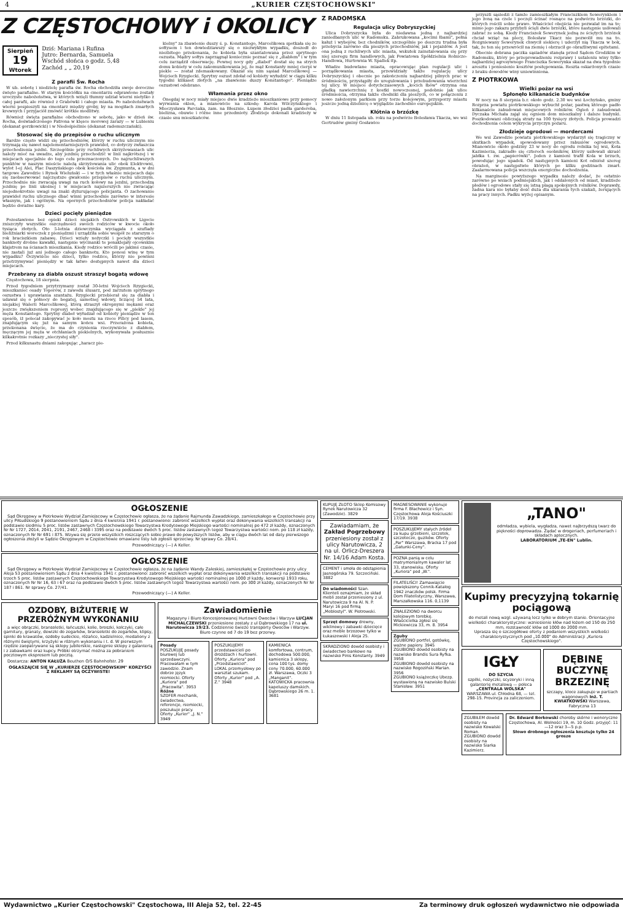4 „KURIER CZĘSTOCHOWSKI"
Z CZĘSTOCHOWY i OKOLICY
Sierpień
19
Wtorek
Dziś: Mariana i Rufina
Jutro: Bernarda, Samuela
Wschód słońca o godz. 5,48
Zachód „ „ 20,19
Z parafii Św. Rocha
W ub. sobotę i niedzielę parafia św. Rocha obchodziła swoje doroczne święto parafialne. W starym kościółku na cmentarzu odprawione zostały uroczyste nabożeństwa, w których wzięli tłumny udział wierni nietylko z całej parafii, ale również z Grabówki i całego miasta. Po nabożeństwach wierni pospieszyli na cmentarz między groby, by na mogiłach zmarłych krewnych i przyjaciół zmówić krótkie modlitwy.
Również święta parafialne obchodzono w sobotę, jako w dzień św. Rocha, doświadczonego Patrona w klęsce morowej zarazy — w Lubieniu (dekanat gorzkowicki) i w Niedośpielinie (dekanat radomszczański).
Stosować się do przepisów o ruchu ulicznym
Bardzo często widzi się przechodniów, którzy w ruchu ulicznym nie trzymają się nawet najelementarniejszych prawideł, co dotyczy zwłaszcza przechodzenia jezdni. Szczególnie przy ruchliwych skrzyżowaniach ulic należy mieć na uwadze, aby jezdnię przechodzić w linii najkrótszej i w miejscach specjalnie do tego celu przeznaczonych. Do najruchliwszych punktów w naszym mieście należą skrzyżowania ulic obok Elektrowni, wylot I-ej Alei, Plac Daszyńskiego obok kościoła św. Zygmunta, a w dni targowe Zawodzie i Rynek Wieluński — i w tych właśnie miejscach daje się zaobserwować najczęstsze gwałcenie przepisów o ruchu ulicznym. Przechodnie nie zwracają uwagi na ruch kołowy na jezdni, przechodzą jezdnię po linii ukośnej i w miejscach najszerszych nie zwracając niejednokrotnie uwagi na znaki dyżurującego policjanta. O zachowanie prawideł ruchu ulicznego dbać winni przechodnie zarówno w interesie własnym, jak i ogólnym. Na opornych przechodniów policja nakładać będzie dorażne kary.
Dzieci pocięły pieniądze
Pozostawione bez opieki dzieci niejakich Ostrowskich w Ligocie zniszczyły wszystkie oszczędności swoich rodziców w kwocie około tysiąca złotych. Oto 5-letnia dziewczynka wyciągała z szuflady bieliźniarki woreczek z pieniędzmi i urządziła sobie wespół ze starszym o rok braciszkiem zabawę. Dzieci wzięły nożyczki i pocięły wszystkie banknoty drobne kawałki, następnie wycinanki te ponaklejały ojcowskim klajstrem na ścianach mieszkania. Kiedy rodzice wrócili po jakimś czasie, nie zastali już ani jednego całego banknotu. Kto ponosi winę w tym wypadku? Oczywiście nie dzieci, tylko rodzice, którzy nie powinni przetrzymywać pieniędzy w tak łatwo dostępnych nawet dla dzieci miejscach.
Przebrany za diabła oszust straszył bogatą wdowę
Częstochowa, 18 sierpnia.
Przed tygodniem przytrzymany został 30-letni Wojciech Rzygiecki, mieszkaniec osady Toporów, z zawodu ślusarz, pod zarzutem sprytnego oszustwa i uprawiania szantażu. Rzygiecki przebierał się za diabła i udawał się o północy do bogatej, samotnej wdowy, liczącej 54 lata, niejakiej Walerii Marcelikowej, którą straszył okropnymi mękami oraz jeszcze zwiększeniem represyj wobec znajdującego się w „piekle" jej męża Konstantego. Sprytny diabeł wyłudzał od kobiety pieniądze w ten sposób, iż polecał zakopywać je koło mostu na rzece Pilicy pod lasem, znajdującym się już na samym końcu wsi. Przerażona kobieta, przekonana święcie, że ma do czynienia rzeczywiście z diabłem, męczącym jej męża w otchłaniach piekielnych, wykonywała posłusznie kilkakrotnie rozkazy „nieczystej siły".
Przed kilkunastu dniami zakopując „haracz pie-
kielny" za zbawienie duszy ś. p. Konstantego, Marcelikowa spotkała się ze sołtysem i ten dowiedziawszy się o niezwykłym wypadku, doszedł do niezbitego przekonania, że kobieta była szantażowana przez sprytnego oszusta. Mądry sołtys zaprzągnął koniecznie poznać się z „diabłem" i w tym celu zarządził obserwację. Pewnej nocy gdy „diabeł" dostał się na strych domu kobiety w celu zakomunikowania jej, że mąż Konstanty mniej cierpi w piekle — został zdemaskowany. Okazał się nim sąsiad Marcelikowej — Wojciech Rzygiecki. Sprytny oszust zdołał od kobiety wyłudzić w ciągu kilku tygodni kilkaset złotych „na zbawienie duszy Konstantego". Pieniądze oszustowi odebrano.
Włamania przez okno
Onegdaj w nocy miały miejsce dwie kradzieże mieszkaniowe przy pomocy wyrwania okien, a mianowicie na szkodę: Karola Wilczyńskiego i Mieczysława Parciaka, zam. na Błesznie. Łupem złodziei padła garderoba, bielizna, obuwie i różne inne przedmioty. Złodzieje dokonali kradzieży w czasie snu mieszkańców.
Z RADOMSKA
Regulacja ulicy Dobryszyckiej
Ulica Dobryszycka była do niedawna jedną z najbardziej zaniedbanych ulic w Radomsku. Zabrukowana „kocimi łbami", pełna kałuż i wybojów, bez chodników, szczególnie po deszczu trudna była przebycia zarówno dla pieszych przechodniów, jak i pojazdów. A jest ona jedną z ruchliwych ulic miasta, wskutek zainstalowania się przy niej szeregu firm handlowych, jak Powiatowa Spółdzielnia Rolniczo-Handlowa, Hurtownia W. Spallek itp.
Władze budowlane miasta, opracowując plan regulacji ulic i porządkowania miasta, przewidziały także regulację ulicy Dobryszyckiej i obecnie po zakończeniu najbardziej pilnych prac w śródmieściu, przystąpiły do uregulowania i przebudowania wierzchni tej ulicy. W miejsce dotychczasowych „kocich łbów" otrzyma ona gładką nawierzchnię z kostki nowoczesnej, podobnie jak ulice śródmieścia, otrzyma także chodniki dla pieszych, co w połączeniu z nowo założonym parkiem przy torze kolejowym, przysporzy miastu jeszcze jedną dzielnicę o wyglądzie zachodnio europejskim.
Kłótnia o brzózkę
W dniu 11 listopada ub. roku na podwórze Bolesława Tkacza, we wsi Gertrudów gminy Gosławice
przyszli sąsiedzi z tamże zamieszkałym Franciszkiem Sewerynkiem i jego żoną na czele i poczęli ścinać rosnące na podwórzu brzózki, do których rościli sobie prawo. Właściciel obejścia nie pozwalał im na to; mimo jego zakazu przybyli ścięli dwie brzózki, które następnie usiłowali zabrać ze sobą. Kiedy Franciszek Sewerynek jedną ze ściętych brzózek chciał wziąć na plecy, Bolesław Tkacz nie pozwolił mu na to. Rozgniewany Sewerynek chwycił siekierę i uderzył nią Tkacza w bok, tak, że ten się przewrócił na ziemię i obrzucił go obraźliwymi epitetami.
Obecnie dobrana paczka sąsiadów stanęła przed Sądem Grodzkim w Radomsku, który po przeprowadzeniu rozprawy i ustaleniu winy tylko najbardziej agresywnego Franciszka Sewerynka skazał na dwa tygodnie aresztu i poniesienie kosztów postępowania. Reszta oskarżonych czasie z braku dowodów winy uniewinniona.
Z PIOTRKOWA
Wielki pożar na wsi
Spłonęło kilkanaście budynków
W nocy na 8 sierpnia b.r. około godz. 2.30 we wsi Łochyńsko, gminy Rozprza powiatu piotrkowskiego wybuchł pożar, pastwą którego padło kilkanaście zabudowań miejscowych rolników. Ogień z zabudowań Dyczaka Michała zajął się ogniem dom mieszkalny i dalsze budynki. Poszkodowani obliczają straty na 100 tysięcy złotych. Policja prowadzi dochodzenia celem wykrycia przyczyn pożaru.
Złodzieje ogrodowi — mordercami
We wsi Zawodzie powiatu piotrkowskiego wydarzył się tragiczny w skutkach wypadek, spowodowany przez rabusiów ogrodowych. Mianowicie około godziny 23 w nocy do ogrodu rolnika tej wsi, Kota Kazimierza, zakradło się czterech osobników, którzy usiłowali skraść jabłka t. zw. „papierówki". Jeden z kamieni trafił Kola w brzuch, powodując jego upadek. Od następnych kamieni Kot odniósł szereg obrażeń, w następstwie których po kilku godzinach zmarł. Zaalarmowana policja wszczęła energiczne dochodzenia.
Na marginesie powyższego wypadku należy dodać, że ostatnio zarówno po wsiach podmiejskich, jak i oddalonych od miast, kradzieże płodów i ogrodowe stały się istną plagą spokojnych rolników. Doprawdy, żadna kara nie byłaby dość duża dla ukarania tych szakali, żerujących na pracy innych. Padku wyżej opisanym.
OGŁOSZENIE
Sąd Okręgowy w Piotrkowie Wydział Zamiejscowy w Częstochowie ogłasza, że na żądanie Rajmunda Zawadzkiego, zamieszkałego w Częstochowie przy ulicy Piłsudskiego 9 postanowieniem Sądu z dnia 4 kwietnia 1941 r. postanowiono: zabronić wszelkich wypłat oraz dokonywania wszelkich transakcji na podstawie siedmiu 5 proc. listów zastawnych Częstochowskiego Towarzystwa Kredytowego Miejskiego wartości nominalnej po 472 zł każdy, oznaczonych Nr Nr 1727, 2014, 2041, 2191, 2467, 2468 i 3395 oraz na podstawie dwóch 5 proc. listów zastawnych tegoż Towarzystwa wartości nom. po 118 zł każdy, oznaczonych Nr Nr 691 i 875. Wzywa się przeto wszystkich roszczących sobie prawo do powyższych listów, aby w ciągu dwóch lat od daty pierwszego ogłoszenia złożyli w Sądzie Okręgowym w Częstochowie omawiane listy lub zgłosili sprzeciwy. Nr sprawy Co. 28/41.
Przewodniczący (—) A Keller.
OGŁOSZENIE
Sąd Okręgowy w Piotrkowie Wydział Zamiejscowy w Częstochowie ogłasza, że na żądanie Wandy Zaleskiej, zamieszkałej w Częstochowie przy ulicy Aleja 53 postanowieniem Sądu z dnia 4 kwietnia 1941 r. postanowiono: zabronić wszelkich wypłat oraz dokonywania wszelkich transakcji na podstawie trzech 5 proc. listów zastawnych Częstochowskiego Towarzystwa Kredytowego Miejskiego wartości nominalnej po 1000 zł każdy, konwersji 1933 roku, oznaczonych Nr Nr 16, 63 i 67 oraz na podstawie dwóch 5 proc. listów zastawnych tegoż Towarzystwa wartości nom. po 300 zł każdy, oznaczonych Nr Nr 187 i 861. Nr sprawy Co. 27/41.
Przewodniczący (—) A Keller.
OZDOBY, BIŻUTERIĘ W PRZERÓŻNYM WYKONANIU
a więc obrączki, bransoletki, łańcuszki, kolie, broszki, kolczyki, całe garnitury, granaty, dewizki do zegarków, bransoletki do zegarków, klipsy, spinki do krawatów, ozdoby sudeckie, różańce, kadzielnice, medaliony z różnymi świętymi, krzyżyki w różnym wykonaniu i t. d. W pierwszym rzędzie zaopatrywane są sklepy jubilerskie, następnie sklepy z galanterią i z zabawkami oraz kupcy. Próbki otrzymać można za pobraniem pocztowym ekspresem lub pocztą.
Dostarcza: ANTON KAŁUŻA Beuthen O/S Bahnhofstr. 29
OGŁASZAJCIE SIĘ W „KURIERZE CZĘSTOCHOWSKIM" KORZYŚCI Z REKLAMY SĄ OCZYWISTE!
Zawiadomienie
Magazyny i Biuro Koncesjonowanej Hurtowni Owoców i Warzyw LUCJAN MICHALCZEWSKI przeniesione zostały z ul Dąbrowskiego 17 na ul. Narutowicza 19/23. Codziennie świeże transporty Owoców i Warzyw. Biuro czynne od 7 do 19 bez przerwy.
Posady
POSZUKUJĘ posady biurowej lub sprzedawczyni. Pracowałam w tym zawodzie. Znam dobrze język niemiecki. Oferty „Kuriera" pod „Pracowita". 3953
Różne
SZOFER mechanik, świadectwa, referencje, niemiecki, poszukuje pracy. Oferty „Kurier" „J. N." 3949
POSZUKUJEMY przedstawicieli po drożdżach i hurtowni. Oferty „Kuriera" pod „Przedstawiciel".
LOKAL przemysłowy po warsztat szukam. Oferty „Kurier" pod „A. Z." 3948
KAMIENICA komfortowa, centrum, dochodowa 500.000, kamienica 3 sklepy, cena 100 tys. domy ceny 70.000, 60.000 zł. Warszawa, Oczki 3 „Manganit".
KATOWICKA pracownia kapeluszy damskich. Dąbrowskiego 26 m. 1. 3681
KUPUJĘ ZŁOTO Sklep Komisowy Rynek Narutowicza 32 (Zawodzie). 3829
Zawiadamiam, że Zakład Pogrzebowy przeniesiony został z ulicy Narutowicza, 2 na ul. Orlicz-Dreszera Nr. 14/16 Adam Kosta.
CEMENT i smoła do odstąpienia Jasnogórska 79. Szczeciński. 3882
Do wiadomości Szan. Klienteli oznajmiam, że skład mebli został przeniesiony z ul. Narutowicza 9 na Al. N. P. Maryi 16 pod firmą „Meblostyl". W. Piotrowski.
Sprzęt domowy drewny, wiklinowy i zabawki dziecięce oraz meble brzozowe tylko w Łukaszewski I Aleja 25.
SKRADZIONO dowód osobisty i świadectwo bankowe na nazwisko Pinis Konstanty. 3949
MAGNESOWANIE wykonuje firma F. Błachowicz i Syn. Częstochowa Aleja Kościuszki 17/19. 3938
POSZUKUJEMY stałych źródeł za kupu grzebieni, szczotek, szczotecze, guzików. Oferty „Par" Warszawa, Bracka 17 pod „Gatunki-Ceny".
POZNA panią w celu matrymonialnym kawaler lat 33, stanowisku. Oferty „Kuriera" pod „W.".
FILATELIŚCI! Zamawiajcie powiększony Cennik-Katalog 1942 znaczków polsk. Firma Dom Filatelistyczny, Warszawa, Marszałkowska 116. 0,1139
ZNALEZIONO na dworcu kolejowym torebkę. Właścicielka zgłosi się Mickiewicza 33, m. 8. 3954
Zguby
ZGUBIONO portfel, gotówkę, ważne papiery. 3945
ZGUBIONO dowód osobisty na nazwisko Brandis Sura Ryfka. 3958
ZGUBIONO dowód osobisty na nazwisko Rogoziński Marian. 3956
ZGUBIONO książeczkę Ubezp. wystawioną na nazwisko Bulski Stanisław. 3951
„TANO"
odmładza, wybiela, wygładza, nawet najbrzydszą twarz do piękności doprowadza. Żądać w drogeriach, perfumeriach i składach aptecznych.
LABORATORIUM „TE-EN" Lublin.
Kupimy precyzyjną tokarnię pociągową
do metali nową wzgl. używaną lecz tylko w dobrym stanie. Orientacyjne wielkości charakterystyczne: wzniesienie kłów nad łożem od 150 do 250 mm, rozstawność kłów od 1000 do 2000 mm.
Uprasza się o szczegółowe oferty z podaniem wszystkich wielkości charakterystycznych pod „10.000" do Administracji „Kuriera Częstochowskiego".
IGŁY
DO SZYCIA
szpilki, nożyczki, scyzoryki i inną galanterię metalową — poleca „CENTRALA WOLSKA" WARSZAWA ul. Chłodna 68, — tel. 298-15. Provincja za zaliczeniem.
DĘBINĘ BUCZYNĘ BRZEZINĘ
szczapy, kloce zakupuje w partiach wagonowych Inż. T. KWIATKOWSKI Warszawa, Fabryczna 13
ZGUBIŁEM dowód osobisty na nazwisko Kowalski Roman.
ZGUBIONO dowód osobisty na nazwisko Siarka Kazimierz.
Dr. Edward Borkowski choroby skórne i weneryczne Częstochowa, Al. Wolności 19, m. 10 Godz. przyjęć: 11—12 oraz 3—5 p.p.
Słowo drobnego ogłoszenia kosztuje tylko 24 grosze
Wydawnictwo „Kurier Częstochowski" Częstochowa, III Aleja 52, tel. 22-45 Za terminowy druk ogłoszeń wydawnictwo nie odpowiada